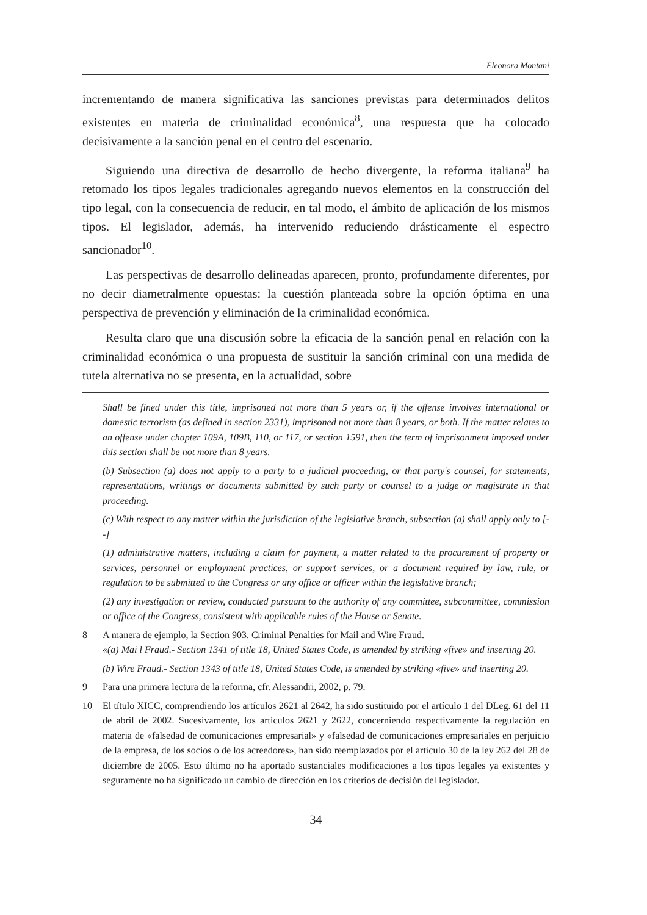Eleonora Montani
incrementando de manera significativa las sanciones previstas para determinados delitos existentes en materia de criminalidad económica<sup>8</sup>, una respuesta que ha colocado decisivamente a la sanción penal en el centro del escenario.
Siguiendo una directiva de desarrollo de hecho divergente, la reforma italiana<sup>9</sup> ha retomado los tipos legales tradicionales agregando nuevos elementos en la construcción del tipo legal, con la consecuencia de reducir, en tal modo, el ámbito de aplicación de los mismos tipos. El legislador, además, ha intervenido reduciendo drásticamente el espectro sancionador<sup>10</sup>.
Las perspectivas de desarrollo delineadas aparecen, pronto, profundamente diferentes, por no decir diametralmente opuestas: la cuestión planteada sobre la opción óptima en una perspectiva de prevención y eliminación de la criminalidad económica.
Resulta claro que una discusión sobre la eficacia de la sanción penal en relación con la criminalidad económica o una propuesta de sustituir la sanción criminal con una medida de tutela alternativa no se presenta, en la actualidad, sobre
Shall be fined under this title, imprisoned not more than 5 years or, if the offense involves international or domestic terrorism (as defined in section 2331), imprisoned not more than 8 years, or both. If the matter relates to an offense under chapter 109A, 109B, 110, or 117, or section 1591, then the term of imprisonment imposed under this section shall be not more than 8 years.
(b) Subsection (a) does not apply to a party to a judicial proceeding, or that party's counsel, for statements, representations, writings or documents submitted by such party or counsel to a judge or magistrate in that proceeding.
(c) With respect to any matter within the jurisdiction of the legislative branch, subsection (a) shall apply only to [--]
(1) administrative matters, including a claim for payment, a matter related to the procurement of property or services, personnel or employment practices, or support services, or a document required by law, rule, or regulation to be submitted to the Congress or any office or officer within the legislative branch;
(2) any investigation or review, conducted pursuant to the authority of any committee, subcommittee, commission or office of the Congress, consistent with applicable rules of the House or Senate.
8 A manera de ejemplo, la Section 903. Criminal Penalties for Mail and Wire Fraud.
«(a) Mai l Fraud.- Section 1341 of title 18, United States Code, is amended by striking «five» and inserting 20.
(b) Wire Fraud.- Section 1343 of title 18, United States Code, is amended by striking «five» and inserting 20.
9 Para una primera lectura de la reforma, cfr. Alessandri, 2002, p. 79.
10 El título XICC, comprendiendo los artículos 2621 al 2642, ha sido sustituido por el artículo 1 del DLeg. 61 del 11 de abril de 2002. Sucesivamente, los artículos 2621 y 2622, concerniendo respectivamente la regulación en materia de «falsedad de comunicaciones empresarial» y «falsedad de comunicaciones empresariales en perjuicio de la empresa, de los socios o de los acreedores», han sido reemplazados por el artículo 30 de la ley 262 del 28 de diciembre de 2005. Esto último no ha aportado sustanciales modificaciones a los tipos legales ya existentes y seguramente no ha significado un cambio de dirección en los criterios de decisión del legislador.
34